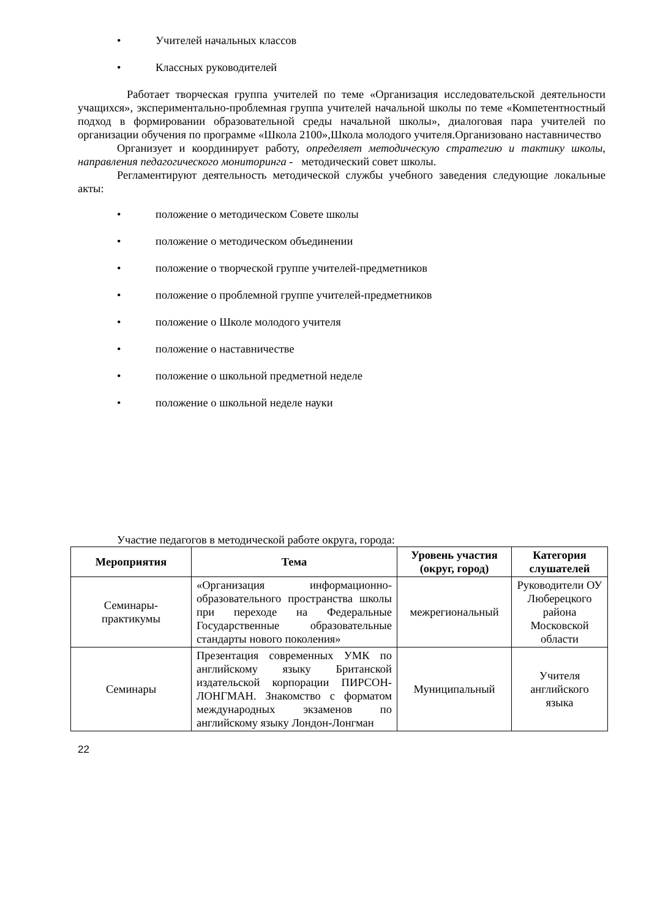• Учителей начальных классов
• Классных руководителей
Работает творческая группа учителей по теме «Организация исследовательской деятельности учащихся», экспериментально-проблемная группа учителей начальной школы по теме «Компетентностный подход в формировании образовательной среды начальной школы», диалоговая пара учителей по организации обучения по программе «Школа 2100»,Школа молодого учителя.Организовано наставничество
Организует и координирует работу, определяет методическую стратегию и тактику школы, направления педагогического мониторинга - методический совет школы.
Регламентируют деятельность методической службы учебного заведения следующие локальные акты:
• положение о методическом Совете школы
• положение о методическом объединении
• положение о творческой группе учителей-предметников
• положение о проблемной группе учителей-предметников
• положение о Школе молодого учителя
• положение о наставничестве
• положение о школьной предметной неделе
• положение о школьной неделе науки
Участие педагогов в методической работе округа, города:
| Мероприятия | Тема | Уровень участия (округ, город) | Категория слушателей |
| --- | --- | --- | --- |
| Семинары-практикумы | «Организация информационно-образовательного пространства школы при переходе на Федеральные Государственные образовательные стандарты нового поколения» | межрегиональный | Руководители ОУ Люберецкого района Московской области |
| Семинары | Презентация современных УМК по английскому языку Британской издательской корпорации ПИРСОН-ЛОНГМАН. Знакомство с форматом международных экзаменов по английскому языку Лондон-Лонгман | Муниципальный | Учителя английского языка |
22